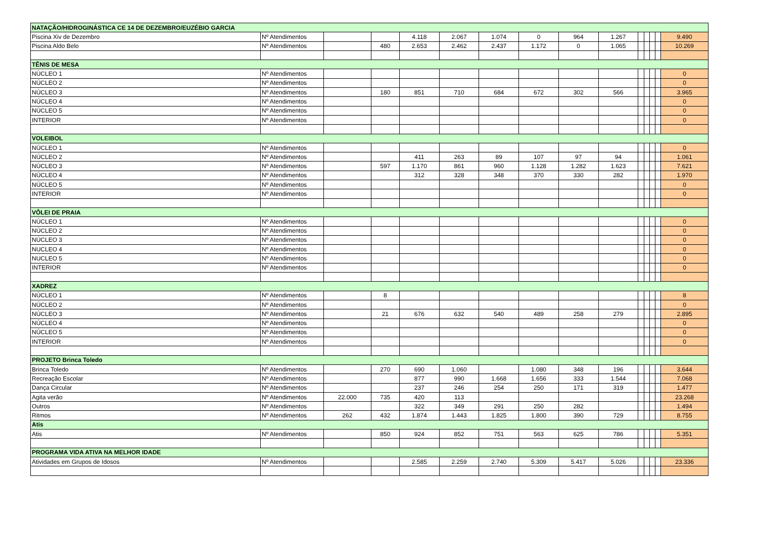| NATAÇÃO/HIDROGINÁSTICA CE 14 DE DEZEMBRO/EUZÉBIO GARCIA | | | | | | | | | | | | | | |
| Piscina Xiv de Dezembro | Nº Atendimentos | | | 4.118 | 2.067 | 1.074 | 0 | 964 | 1.267 | | | | | 9.490 |
| Piscina Aldo Belo | Nº Atendimentos | | 480 | 2.653 | 2.462 | 2.437 | 1.172 | 0 | 1.065 | | | | | 10.269 |
| TÊNIS DE MESA | | | | | | | | | | | | | | |
| NÚCLEO 1 | Nº Atendimentos | | | | | | | | | | | | | 0 |
| NÚCLEO 2 | Nº Atendimentos | | | | | | | | | | | | | 0 |
| NÚCLEO 3 | Nº Atendimentos | | 180 | 851 | 710 | 684 | 672 | 302 | 566 | | | | | 3.965 |
| NÚCLEO 4 | Nº Atendimentos | | | | | | | | | | | | | 0 |
| NÚCLEO 5 | Nº Atendimentos | | | | | | | | | | | | | 0 |
| INTERIOR | Nº Atendimentos | | | | | | | | | | | | | 0 |
| VOLEIBOL | | | | | | | | | | | | | | |
| NÚCLEO 1 | Nº Atendimentos | | | | | | | | | | | | | 0 |
| NÚCLEO 2 | Nº Atendimentos | | | 411 | 263 | 89 | 107 | 97 | 94 | | | | | 1.061 |
| NÚCLEO 3 | Nº Atendimentos | | 597 | 1.170 | 861 | 960 | 1.128 | 1.282 | 1.623 | | | | | 7.621 |
| NÚCLEO 4 | Nº Atendimentos | | | 312 | 328 | 348 | 370 | 330 | 282 | | | | | 1.970 |
| NÚCLEO 5 | Nº Atendimentos | | | | | | | | | | | | | 0 |
| INTERIOR | Nº Atendimentos | | | | | | | | | | | | | 0 |
| VÔLEI DE PRAIA | | | | | | | | | | | | | | |
| NÚCLEO 1 | Nº Atendimentos | | | | | | | | | | | | | 0 |
| NÚCLEO 2 | Nº Atendimentos | | | | | | | | | | | | | 0 |
| NÚCLEO 3 | Nº Atendimentos | | | | | | | | | | | | | 0 |
| NUCLEO 4 | Nº Atendimentos | | | | | | | | | | | | | 0 |
| NUCLEO 5 | Nº Atendimentos | | | | | | | | | | | | | 0 |
| INTERIOR | Nº Atendimentos | | | | | | | | | | | | | 0 |
| XADREZ | | | | | | | | | | | | | | |
| NÚCLEO 1 | Nº Atendimentos | | 8 | | | | | | | | | | | 8 |
| NÚCLEO 2 | Nº Atendimentos | | | | | | | | | | | | | 0 |
| NÚCLEO 3 | Nº Atendimentos | | 21 | 676 | 632 | 540 | 489 | 258 | 279 | | | | | 2.895 |
| NÚCLEO 4 | Nº Atendimentos | | | | | | | | | | | | | 0 |
| NÚCLEO 5 | Nº Atendimentos | | | | | | | | | | | | | 0 |
| INTERIOR | Nº Atendimentos | | | | | | | | | | | | | 0 |
| PROJETO Brinca Toledo | | | | | | | | | | | | | | |
| Brinca Toledo | Nº Atendimentos | | 270 | 690 | 1.060 | | 1.080 | 348 | 196 | | | | | 3.644 |
| Recreação Escolar | Nº Atendimentos | | | 877 | 990 | 1.668 | 1.656 | 333 | 1.544 | | | | | 7.068 |
| Dança Circular | Nº Atendimentos | | | 237 | 246 | 254 | 250 | 171 | 319 | | | | | 1.477 |
| Agita verão | Nº Atendimentos | 22.000 | 735 | 420 | 113 | | | | | | | | | 23.268 |
| Outros | Nº Atendimentos | | | 322 | 349 | 291 | 250 | 282 | | | | | | 1.494 |
| Ritmos | Nº Atendimentos | 262 | 432 | 1.874 | 1.443 | 1.825 | 1.800 | 390 | 729 | | | | | 8.755 |
| Atis | | | | | | | | | | | | | | |
| Atis | Nº Atendimentos | | 850 | 924 | 852 | 751 | 563 | 625 | 786 | | | | | 5.351 |
| PROGRAMA VIDA ATIVA NA MELHOR IDADE | | | | | | | | | | | | | | |
| Atividades em Grupos de Idosos | Nº Atendimentos | | | 2.585 | 2.259 | 2.740 | 5.309 | 5.417 | 5.026 | | | | | 23.336 |